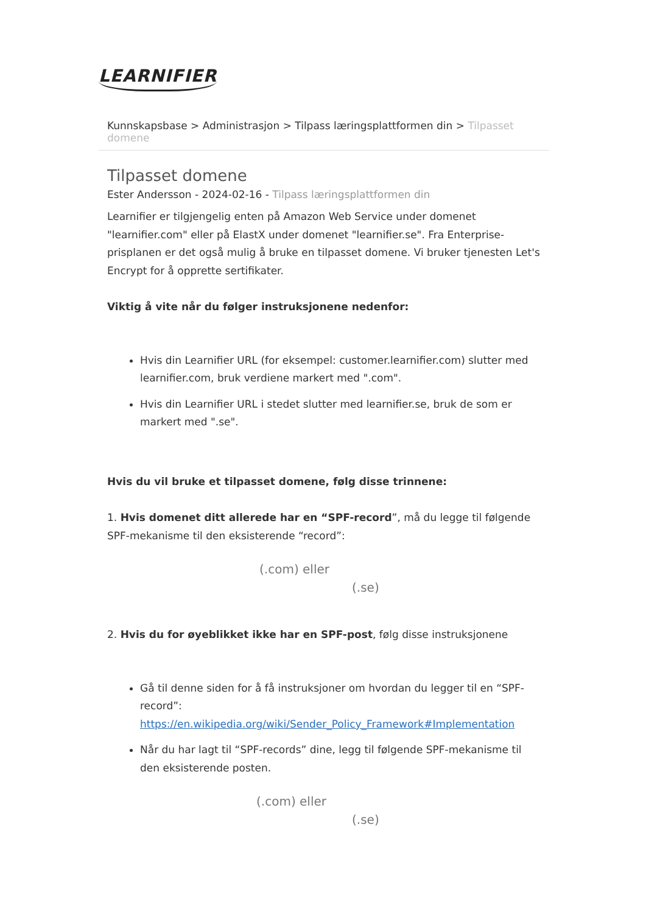LEARNIFIER
Kunnskapsbase > Administrasjon > Tilpass læringsplattformen din > Tilpasset domene
Tilpasset domene
Ester Andersson - 2024-02-16 - Tilpass læringsplattformen din
Learnifier er tilgjengelig enten på Amazon Web Service under domenet "learnifier.com" eller på ElastX under domenet "learnifier.se". Fra Enterprise-prisplanen er det også mulig å bruke en tilpasset domene. Vi bruker tjenesten Let's Encrypt for å opprette sertifikater.
Viktig å vite når du følger instruksjonene nedenfor:
Hvis din Learnifier URL (for eksempel: customer.learnifier.com) slutter med learnifier.com, bruk verdiene markert med ".com".
Hvis din Learnifier URL i stedet slutter med learnifier.se, bruk de som er markert med ".se".
Hvis du vil bruke et tilpasset domene, følg disse trinnene:
1. Hvis domenet ditt allerede har en “SPF-record”, må du legge til følgende SPF-mekanisme til den eksisterende “record”:
(.com) eller
(.se)
2. Hvis du for øyeblikket ikke har en SPF-post, følg disse instruksjonene
Gå til denne siden for å få instruksjoner om hvordan du legger til en “SPF-record”: https://en.wikipedia.org/wiki/Sender_Policy_Framework#Implementation
Når du har lagt til “SPF-records” dine, legg til følgende SPF-mekanisme til den eksisterende posten.
(.com) eller
(.se)